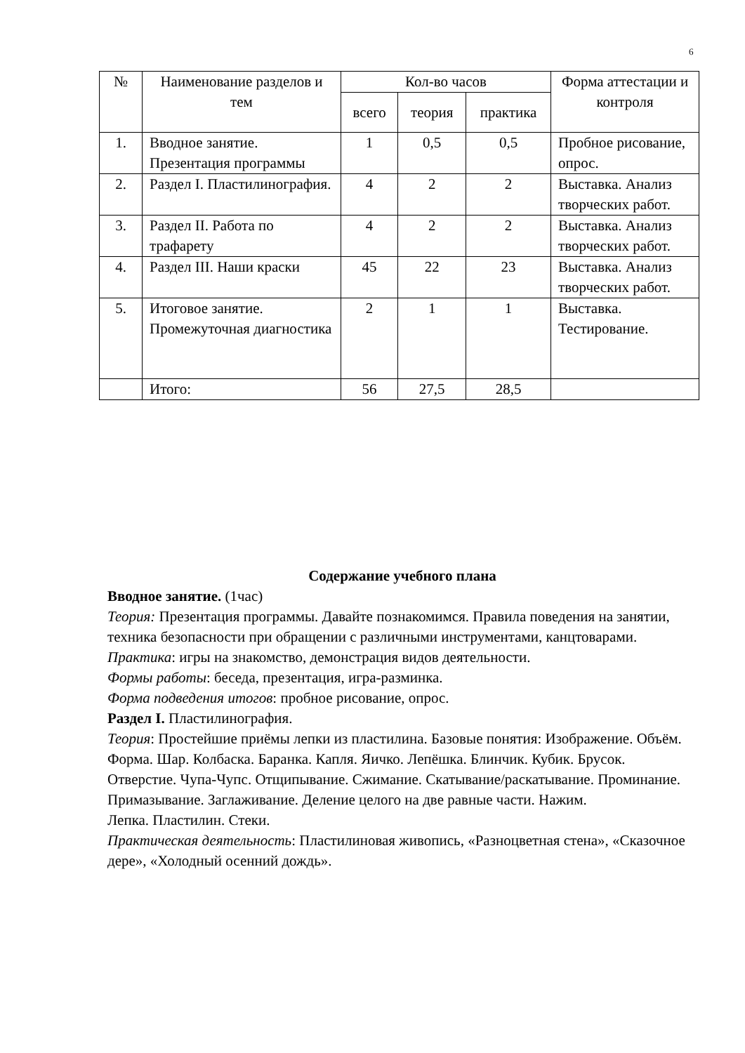6
| № | Наименование разделов и тем | Кол-во часов | | | Форма аттестации и контроля |
| --- | --- | --- | --- | --- | --- |
| | | всего | теория | практика | |
| 1. | Вводное занятие. Презентация программы | 1 | 0,5 | 0,5 | Пробное рисование, опрос. |
| 2. | Раздел I. Пластилинография. | 4 | 2 | 2 | Выставка. Анализ творческих работ. |
| 3. | Раздел II. Работа по трафарету | 4 | 2 | 2 | Выставка. Анализ творческих работ. |
| 4. | Раздел III. Наши краски | 45 | 22 | 23 | Выставка. Анализ творческих работ. |
| 5. | Итоговое занятие. Промежуточная диагностика | 2 | 1 | 1 | Выставка. Тестирование. |
| | Итого: | 56 | 27,5 | 28,5 | |
Содержание учебного плана
Вводное занятие. (1час)
Теория: Презентация программы. Давайте познакомимся. Правила поведения на занятии, техника безопасности при обращении с различными инструментами, канцтоварами.
Практика: игры на знакомство, демонстрация видов деятельности.
Формы работы: беседа, презентация, игра-разминка.
Форма подведения итогов: пробное рисование, опрос.
Раздел I. Пластилинография.
Теория: Простейшие приёмы лепки из пластилина. Базовые понятия: Изображение. Объём. Форма. Шар. Колбаска. Баранка. Капля. Яичко. Лепёшка. Блинчик. Кубик. Брусок.
Отверстие. Чупа-Чупс. Отщипывание. Сжимание. Скатывание/раскатывание. Проминание. Примазывание. Заглаживание. Деление целого на две равные части. Нажим.
Лепка. Пластилин. Стеки.
Практическая деятельность: Пластилиновая живопись, «Разноцветная стена», «Сказочное дере», «Холодный осенний дождь».